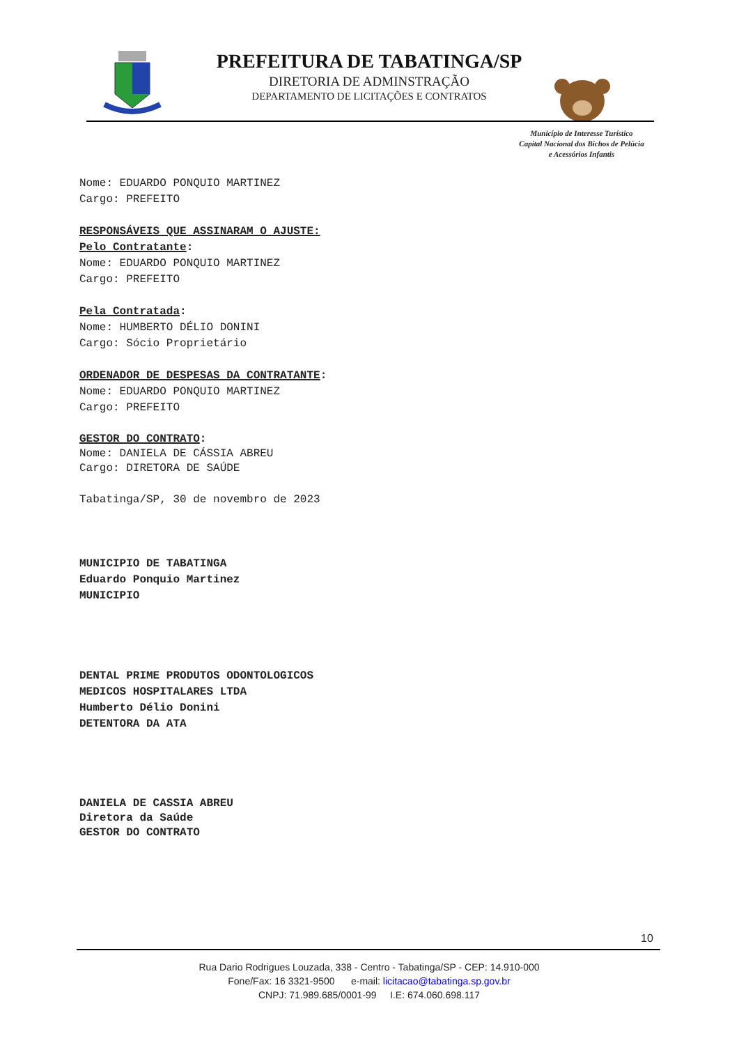PREFEITURA DE TABATINGA/SP
DIRETORIA DE ADMINSTRAÇÃO
DEPARTAMENTO DE LICITAÇÕES E CONTRATOS
Município de Interesse Turístico
Capital Nacional dos Bichos de Pelúcia
e Acessórios Infantis
Nome: EDUARDO PONQUIO MARTINEZ
Cargo: PREFEITO
RESPONSÁVEIS QUE ASSINARAM O AJUSTE:
Pelo Contratante:
Nome: EDUARDO PONQUIO MARTINEZ
Cargo: PREFEITO
Pela Contratada:
Nome: HUMBERTO DÉLIO DONINI
Cargo: Sócio Proprietário
ORDENADOR DE DESPESAS DA CONTRATANTE:
Nome: EDUARDO PONQUIO MARTINEZ
Cargo: PREFEITO
GESTOR DO CONTRATO:
Nome: DANIELA DE CÁSSIA ABREU
Cargo: DIRETORA DE SAÚDE
Tabatinga/SP, 30 de novembro de 2023
MUNICIPIO DE TABATINGA
Eduardo Ponquio Martinez
MUNICIPIO
DENTAL PRIME PRODUTOS ODONTOLOGICOS
MEDICOS HOSPITALARES LTDA
Humberto Délio Donini
DETENTORA DA ATA
DANIELA DE CASSIA ABREU
Diretora da Saúde
GESTOR DO CONTRATO
10
Rua Dario Rodrigues Louzada, 338 - Centro - Tabatinga/SP - CEP: 14.910-000
Fone/Fax: 16 3321-9500 e-mail: licitacao@tabatinga.sp.gov.br
CNPJ: 71.989.685/0001-99 I.E: 674.060.698.117